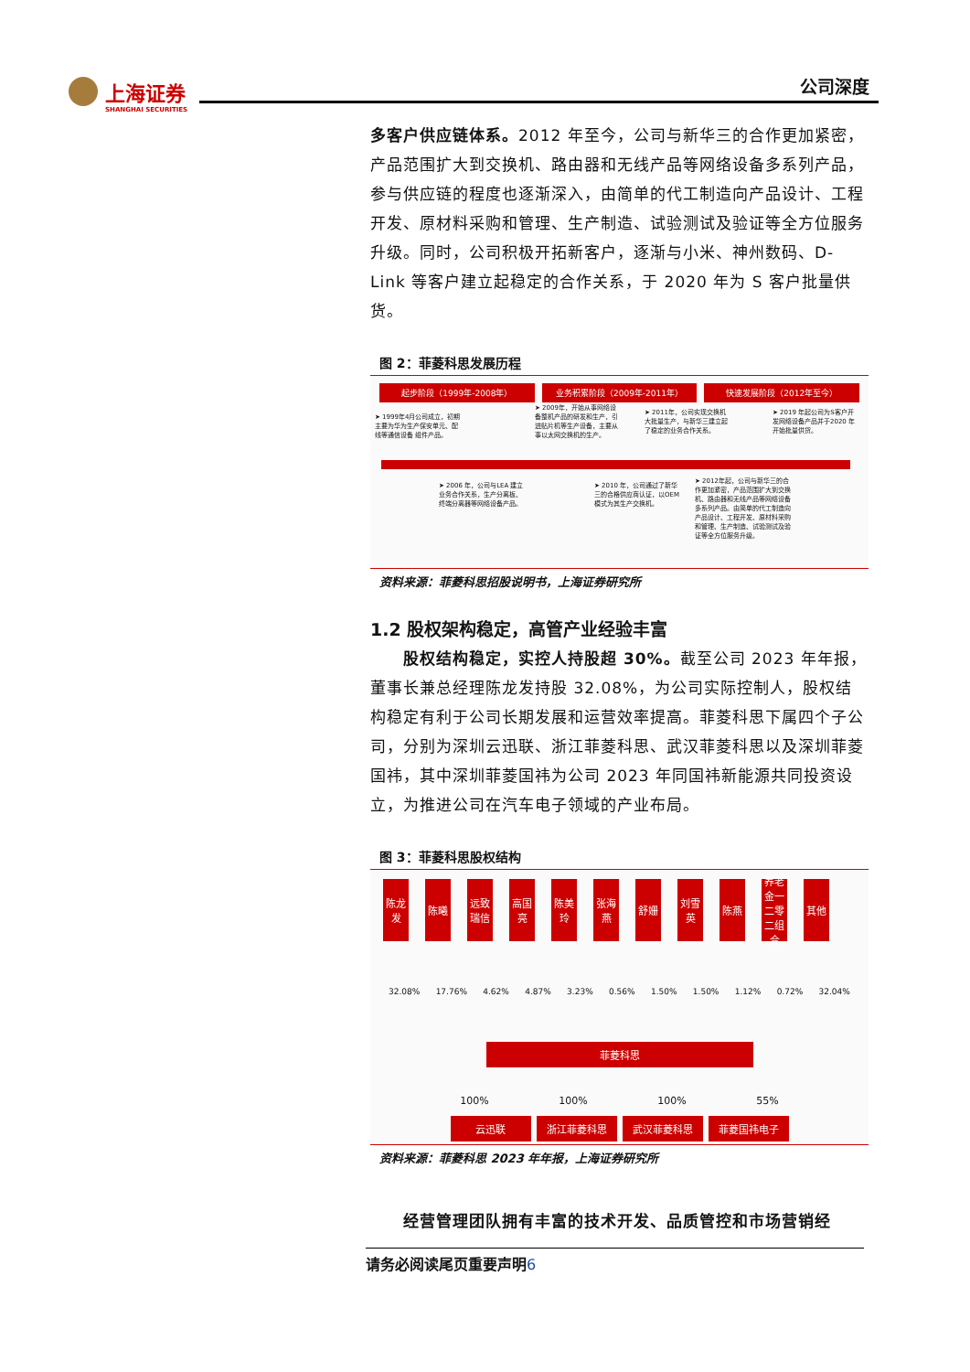上海证券
SHANGHAI SECURITIES
公司深度
多客户供应链体系。2012 年至今，公司与新华三的合作更加紧密，产品范围扩大到交换机、路由器和无线产品等网络设备多系列产品，参与供应链的程度也逐渐深入，由简单的代工制造向产品设计、工程开发、原材料采购和管理、生产制造、试验测试及验证等全方位服务升级。同时，公司积极开拓新客户，逐渐与小米、神州数码、D-Link 等客户建立起稳定的合作关系，于 2020 年为 S 客户批量供货。
图 2：菲菱科思发展历程
起步阶段（1999年-2008年） 业务积累阶段（2009年-2011年） 快速发展阶段（2012年至今）
➤ 1999年4月公司成立，初期主要为华为生产保安单元、配线等通信设备 组件产品。
➤ 2009年，开始从事网络设备整机产品的研发和生产，引进贴片机等生产设备，主要从事以太网交换机的生产。
➤ 2011年，公司实现交换机大批量生产，与新华三建立起了稳定的业务合作关系。
➤ 2019 年起公司为S客户开发网络设备产品并于2020 年开始批量供货。
➤ 2006 年，公司与LEA 建立业务合作关系，生产分离板、终端分离器等网络设备产品。
➤ 2010 年，公司通过了新华三的合格供应商认证，以OEM模式为其生产交换机。
➤ 2012年起，公司与新华三的合作更加紧密，产品范围扩大到交换机、路由器和无线产品等网络设备多系列产品。由简单的代工制造向产品设计、工程开发、原材料采购和管理、生产制造、试验测试及验证等全方位服务升级。
资料来源：菲菱科思招股说明书，上海证券研究所
1.2 股权架构稳定，高管产业经验丰富
  股权结构稳定，实控人持股超 30%。截至公司 2023 年年报，董事长兼总经理陈龙发持股 32.08%，为公司实际控制人，股权结构稳定有利于公司长期发展和运营效率提高。菲菱科思下属四个子公司，分别为深圳云迅联、浙江菲菱科思、武汉菲菱科思以及深圳菲菱国祎，其中深圳菲菱国祎为公司 2023 年同国祎新能源共同投资设立，为推进公司在汽车电子领域的产业布局。
图 3：菲菱科思股权结构
陈龙发
陈曦 远致瑞信
高国亮
陈美玲
张海燕
舒姗 刘雪英
陈燕 养老金一二零二组合
其他
32.08% 17.76% 4.62% 4.87% 3.23% 0.56% 1.50% 1.50% 1.12% 0.72% 32.04%
菲菱科思
100% 100% 100% 55%
云迅联 浙江菲菱科思 武汉菲菱科思 菲菱国祎电子
资料来源：菲菱科思 2023 年年报，上海证券研究所
  经营管理团队拥有丰富的技术开发、品质管控和市场营销经
请务必阅读尾页重要声明6